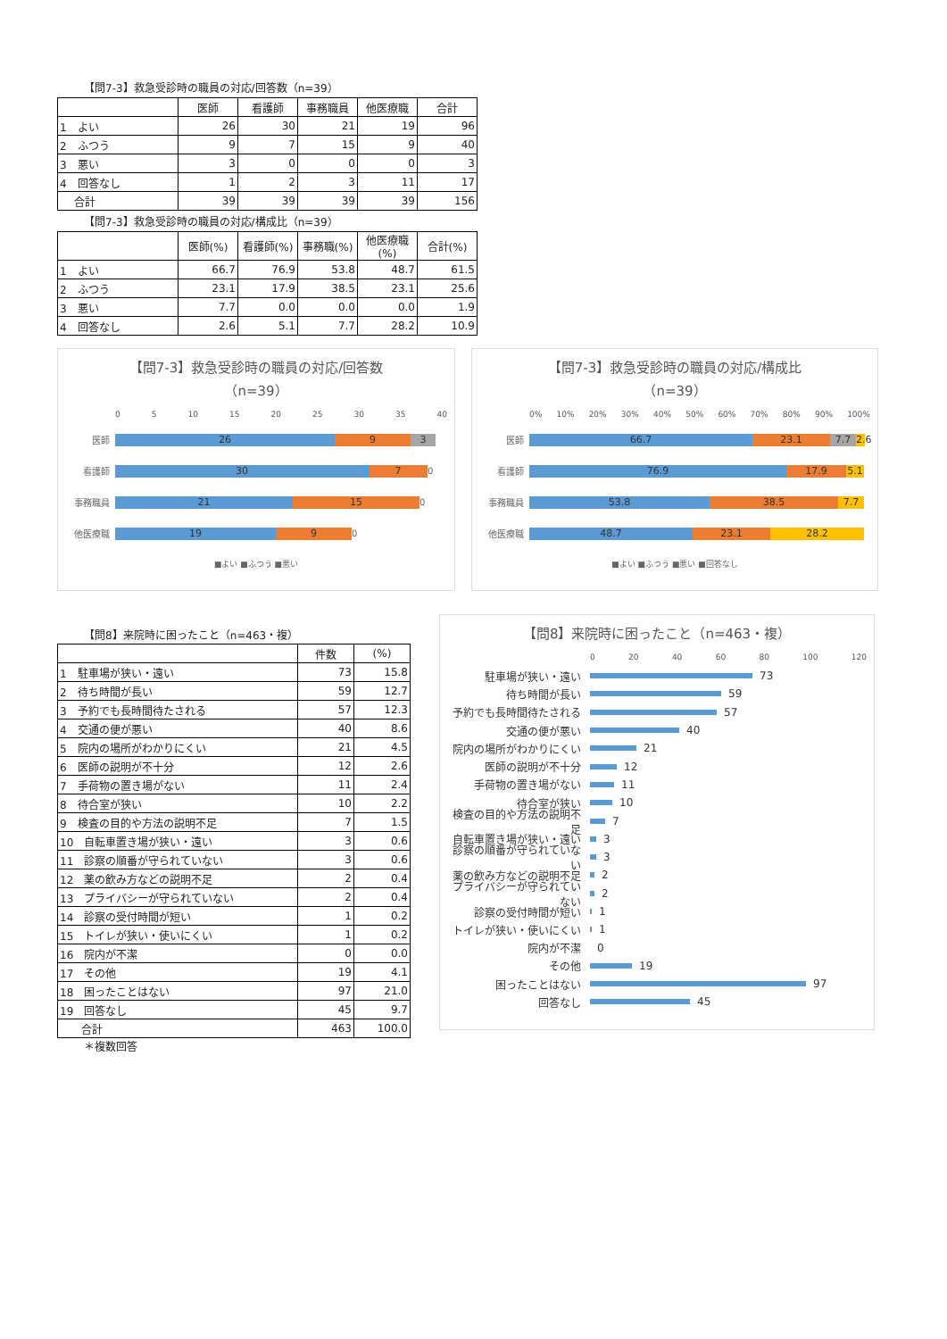【問7-3】救急受診時の職員の対応/回答数（n=39）
| | 医師 | 看護師 | 事務職員 | 他医療職 | 合計 |
| --- | --- | --- | --- | --- | --- |
| 1 よい | 26 | 30 | 21 | 19 | 96 |
| 2 ふつう | 9 | 7 | 15 | 9 | 40 |
| 3 悪い | 3 | 0 | 0 | 0 | 3 |
| 4 回答なし | 1 | 2 | 3 | 11 | 17 |
| 合計 | 39 | 39 | 39 | 39 | 156 |
【問7-3】救急受診時の職員の対応/構成比（n=39）
| | 医師(%) | 看護師(%) | 事務職(%) | 他医療職(%) | 合計(%) |
| --- | --- | --- | --- | --- | --- |
| 1 よい | 66.7 | 76.9 | 53.8 | 48.7 | 61.5 |
| 2 ふつう | 23.1 | 17.9 | 38.5 | 23.1 | 25.6 |
| 3 悪い | 7.7 | 0.0 | 0.0 | 0.0 | 1.9 |
| 4 回答なし | 2.6 | 5.1 | 7.7 | 28.2 | 10.9 |
【問7-3】救急受診時の職員の対応/回答数
（n=39）
0 5 10 15 20 25 30 35 40
医師
26 9 3
看護師
30 7
0
事務職員
21 15
0
他医療職
19 9
0
■よい ■ふつう ■悪い
【問7-3】救急受診時の職員の対応/構成比
（n=39）
0% 10% 20% 30% 40% 50% 60% 70% 80% 90% 100%
医師
66.7 23.1 7.7
2.6
看護師
76.9 17.9 5.1
事務職員
53.8 38.5 7.7
他医療職
48.7 23.1 28.2
■よい ■ふつう ■悪い ■回答なし
【問8】来院時に困ったこと（n=463・複）
| | 件数 | (%) |
| --- | --- | --- |
| 1 駐車場が狭い・遠い | 73 | 15.8 |
| 2 待ち時間が長い | 59 | 12.7 |
| 3 予約でも長時間待たされる | 57 | 12.3 |
| 4 交通の便が悪い | 40 | 8.6 |
| 5 院内の場所がわかりにくい | 21 | 4.5 |
| 6 医師の説明が不十分 | 12 | 2.6 |
| 7 手荷物の置き場がない | 11 | 2.4 |
| 8 待合室が狭い | 10 | 2.2 |
| 9 検査の目的や方法の説明不足 | 7 | 1.5 |
| 10 自転車置き場が狭い・遠い | 3 | 0.6 |
| 11 診察の順番が守られていない | 3 | 0.6 |
| 12 薬の飲み方などの説明不足 | 2 | 0.4 |
| 13 プライバシーが守られていない | 2 | 0.4 |
| 14 診察の受付時間が短い | 1 | 0.2 |
| 15 トイレが狭い・使いにくい | 1 | 0.2 |
| 16 院内が不潔 | 0 | 0.0 |
| 17 その他 | 19 | 4.1 |
| 18 困ったことはない | 97 | 21.0 |
| 19 回答なし | 45 | 9.7 |
| 合計 | 463 | 100.0 |
＊複数回答
【問8】来院時に困ったこと（n=463・複）
0 20 40 60 80 100 120
駐車場が狭い・遠い 73
待ち時間が長い 59
予約でも長時間待たされる 57
交通の便が悪い 40
院内の場所がわかりにくい 21
医師の説明が不十分 12
手荷物の置き場がない 11
待合室が狭い 10
検査の目的や方法の説明不足
7
自転車置き場が狭い・遠い 3
診察の順番が守られていない
3
薬の飲み方などの説明不足 2
プライバシーが守られていない
2
診察の受付時間が短い 1
トイレが狭い・使いにくい 1
院内が不潔 0
その他 19
困ったことはない 97
回答なし 45